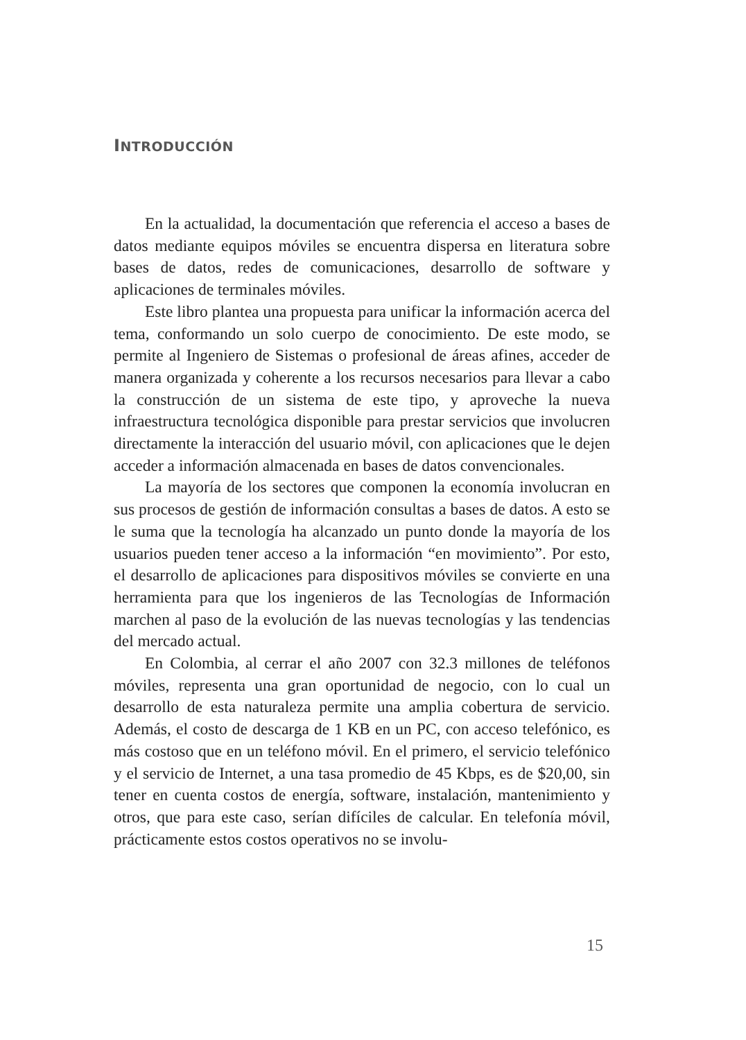INTRODUCCIÓN
En la actualidad, la documentación que referencia el acceso a bases de datos mediante equipos móviles se encuentra dispersa en literatura sobre bases de datos, redes de comunicaciones, desarrollo de software y aplicaciones de terminales móviles.
Este libro plantea una propuesta para unificar la información acerca del tema, conformando un solo cuerpo de conocimiento. De este modo, se permite al Ingeniero de Sistemas o profesional de áreas afines, acceder de manera organizada y coherente a los recursos necesarios para llevar a cabo la construcción de un sistema de este tipo, y aproveche la nueva infraestructura tecnológica disponible para prestar servicios que involucren directamente la interacción del usuario móvil, con aplicaciones que le dejen acceder a información almacenada en bases de datos convencionales.
La mayoría de los sectores que componen la economía involucran en sus procesos de gestión de información consultas a bases de datos. A esto se le suma que la tecnología ha alcanzado un punto donde la mayoría de los usuarios pueden tener acceso a la información “en movimiento”. Por esto, el desarrollo de aplicaciones para dispositivos móviles se convierte en una herramienta para que los ingenieros de las Tecnologías de Información marchen al paso de la evolución de las nuevas tecnologías y las tendencias del mercado actual.
En Colombia, al cerrar el año 2007 con 32.3 millones de teléfonos móviles, representa una gran oportunidad de negocio, con lo cual un desarrollo de esta naturaleza permite una amplia cobertura de servicio. Además, el costo de descarga de 1 KB en un PC, con acceso telefónico, es más costoso que en un teléfono móvil. En el primero, el servicio telefónico y el servicio de Internet, a una tasa promedio de 45 Kbps, es de $20,00, sin tener en cuenta costos de energía, software, instalación, mantenimiento y otros, que para este caso, serían difíciles de calcular. En telefonía móvil, prácticamente estos costos operativos no se involu-
15